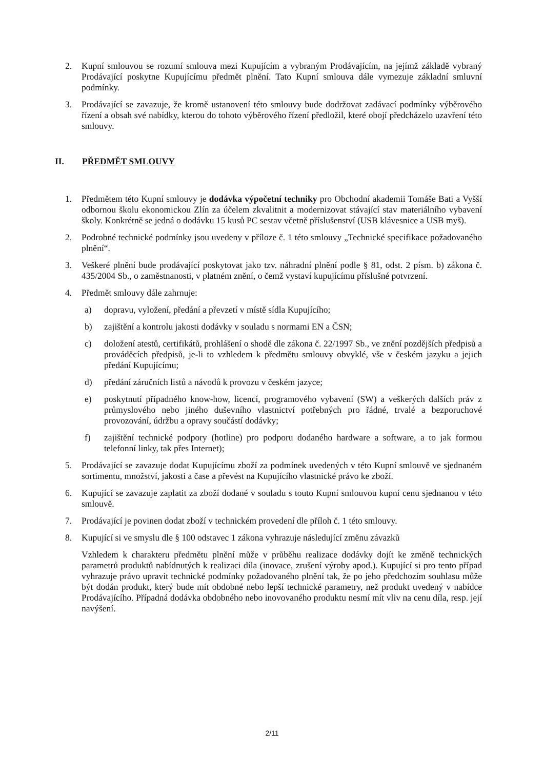2. Kupní smlouvou se rozumí smlouva mezi Kupujícím a vybraným Prodávajícím, na jejímž základě vybraný Prodávající poskytne Kupujícímu předmět plnění. Tato Kupní smlouva dále vymezuje základní smluvní podmínky.
3. Prodávající se zavazuje, že kromě ustanovení této smlouvy bude dodržovat zadávací podmínky výběrového řízení a obsah své nabídky, kterou do tohoto výběrového řízení předložil, které obojí předcházelo uzavření této smlouvy.
II. PŘEDMĚT SMLOUVY
1. Předmětem této Kupní smlouvy je dodávka výpočetní techniky pro Obchodní akademii Tomáše Bati a Vyšší odbornou školu ekonomickou Zlín za účelem zkvalitnit a modernizovat stávající stav materiálního vybavení školy. Konkrétně se jedná o dodávku 15 kusů PC sestav včetně příslušenství (USB klávesnice a USB myš).
2. Podrobné technické podmínky jsou uvedeny v příloze č. 1 této smlouvy „Technické specifikace požadovaného plnění“.
3. Veškeré plnění bude prodávající poskytovat jako tzv. náhradní plnění podle § 81, odst. 2 písm. b) zákona č. 435/2004 Sb., o zaměstnanosti, v platném znění, o čemž vystaví kupujícímu příslušné potvrzení.
4. Předmět smlouvy dále zahrnuje:
a) dopravu, vyložení, předání a převzetí v místě sídla Kupujícího;
b) zajištění a kontrolu jakosti dodávky v souladu s normami EN a ČSN;
c) doložení atestů, certifikátů, prohlášení o shodě dle zákona č. 22/1997 Sb., ve znění pozdějších předpisů a prováděcích předpisů, je-li to vzhledem k předmětu smlouvy obvyklé, vše v českém jazyku a jejich předání Kupujícímu;
d) předání záručních listů a návodů k provozu v českém jazyce;
e) poskytnutí případného know-how, licencí, programového vybavení (SW) a veškerých dalších práv z průmyslového nebo jiného duševního vlastnictví potřebných pro řádné, trvalé a bezporuchové provozování, údržbu a opravy součástí dodávky;
f) zajištění technické podpory (hotline) pro podporu dodaného hardware a software, a to jak formou telefonní linky, tak přes Internet);
5. Prodávající se zavazuje dodat Kupujícímu zboží za podmínek uvedených v této Kupní smlouvě ve sjednaném sortimentu, množství, jakosti a čase a převést na Kupujícího vlastnické právo ke zboží.
6. Kupující se zavazuje zaplatit za zboží dodané v souladu s touto Kupní smlouvou kupní cenu sjednanou v této smlouvě.
7. Prodávající je povinen dodat zboží v technickém provedení dle příloh č. 1 této smlouvy.
8. Kupující si ve smyslu dle § 100 odstavec 1 zákona vyhrazuje následující změnu závazků
Vzhledem k charakteru předmětu plnění může v průběhu realizace dodávky dojít ke změně technických parametrů produktů nabídnutých k realizaci díla (inovace, zrušení výroby apod.). Kupující si pro tento případ vyhrazuje právo upravit technické podmínky požadovaného plnění tak, že po jeho předchozím souhlasu může být dodán produkt, který bude mít obdobné nebo lepší technické parametry, než produkt uvedený v nabídce Prodávajícího. Případná dodávka obdobného nebo inovovaného produktu nesmí mít vliv na cenu díla, resp. její navýšení.
2/11